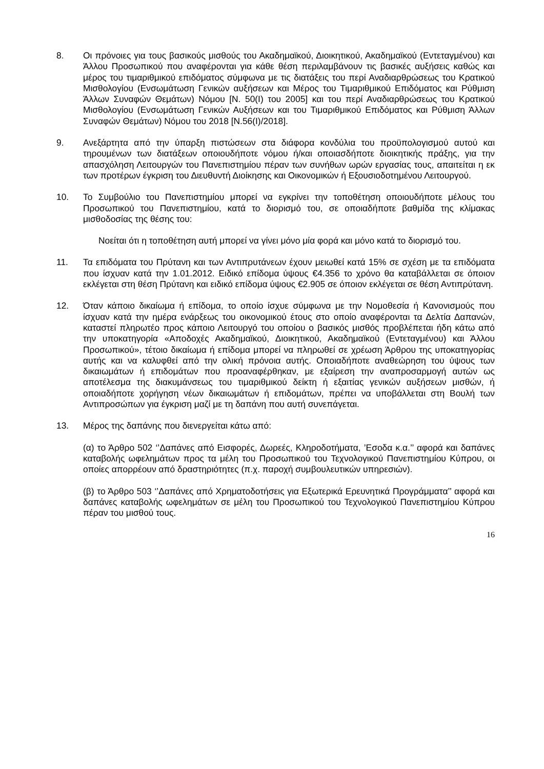8. Οι πρόνοιες για τους βασικούς μισθούς του Ακαδημαϊκού, Διοικητικού, Ακαδημαϊκού (Εντεταγμένου) και Άλλου Προσωπικού που αναφέρονται για κάθε θέση περιλαμβάνουν τις βασικές αυξήσεις καθώς και μέρος του τιμαριθμικού επιδόματος σύμφωνα με τις διατάξεις του περί Αναδιαρθρώσεως του Κρατικού Μισθολογίου (Ενσωμάτωση Γενικών αυξήσεων και Μέρος του Τιμαριθμικού Επιδόματος και Ρύθμιση Άλλων Συναφών Θεμάτων) Νόμου [Ν. 50(I) του 2005] και του περί Αναδιαρθρώσεως του Κρατικού Μισθολογίου (Ενσωμάτωση Γενικών Αυξήσεων και του Τιμαριθμικού Επιδόματος και Ρύθμιση Άλλων Συναφών Θεμάτων) Νόμου του 2018 [Ν.56(I)/2018].
9. Ανεξάρτητα από την ύπαρξη πιστώσεων στα διάφορα κονδύλια του προϋπολογισμού αυτού και τηρουμένων των διατάξεων οποιουδήποτε νόμου ή/και οποιασδήποτε διοικητικής πράξης, για την απασχόληση Λειτουργών του Πανεπιστημίου πέραν των συνήθων ωρών εργασίας τους, απαιτείται η εκ των προτέρων έγκριση του Διευθυντή Διοίκησης και Οικονομικών ή Εξουσιοδοτημένου Λειτουργού.
10. Το Συμβούλιο του Πανεπιστημίου μπορεί να εγκρίνει την τοποθέτηση οποιουδήποτε μέλους του Προσωπικού του Πανεπιστημίου, κατά το διορισμό του, σε οποιαδήποτε βαθμίδα της κλίμακας μισθοδοσίας της θέσης του:
Νοείται ότι η τοποθέτηση αυτή μπορεί να γίνει μόνο μία φορά και μόνο κατά το διορισμό του.
11. Τα επιδόματα του Πρύτανη και των Αντιπρυτάνεων έχουν μειωθεί κατά 15% σε σχέση με τα επιδόματα που ίσχυαν κατά την 1.01.2012. Ειδικό επίδομα ύψους €4.356 το χρόνο θα καταβάλλεται σε όποιον εκλέγεται στη θέση Πρύτανη και ειδικό επίδομα ύψους €2.905 σε όποιον εκλέγεται σε θέση Αντιπρύτανη.
12. Όταν κάποιο δικαίωμα ή επίδομα, το οποίο ίσχυε σύμφωνα με την Νομοθεσία ή Κανονισμούς που ίσχυαν κατά την ημέρα ενάρξεως του οικονομικού έτους στο οποίο αναφέρονται τα Δελτία Δαπανών, καταστεί πληρωτέο προς κάποιο Λειτουργό του οποίου ο βασικός μισθός προβλέπεται ήδη κάτω από την υποκατηγορία «Αποδοχές Ακαδημαϊκού, Διοικητικού, Ακαδημαϊκού (Εντεταγμένου) και Άλλου Προσωπικού», τέτοιο δικαίωμα ή επίδομα μπορεί να πληρωθεί σε χρέωση Άρθρου της υποκατηγορίας αυτής και να καλυφθεί από την ολική πρόνοια αυτής. Οποιαδήποτε αναθεώρηση του ύψους των δικαιωμάτων ή επιδομάτων που προαναφέρθηκαν, με εξαίρεση την αναπροσαρμογή αυτών ως αποτέλεσμα της διακυμάνσεως του τιμαριθμικού δείκτη ή εξαιτίας γενικών αυξήσεων μισθών, ή οποιαδήποτε χορήγηση νέων δικαιωμάτων ή επιδομάτων, πρέπει να υποβάλλεται στη Βουλή των Αντιπροσώπων για έγκριση μαζί με τη δαπάνη που αυτή συνεπάγεται.
13. Μέρος της δαπάνης που διενεργείται κάτω από:
(α) το Άρθρο 502 ‘’Δαπάνες από Εισφορές, Δωρεές, Κληροδοτήματα, ’Εσοδα κ.α.’’ αφορά και δαπάνες καταβολής ωφελημάτων προς τα μέλη του Προσωπικού του Τεχνολογικού Πανεπιστημίου Κύπρου, οι οποίες απορρέουν από δραστηριότητες (π.χ. παροχή συμβουλευτικών υπηρεσιών).
(β) το Άρθρο 503 ‘’Δαπάνες από Χρηματοδοτήσεις για Εξωτερικά Ερευνητικά Προγράμματα’’ αφορά και δαπάνες καταβολής ωφελημάτων σε μέλη του Προσωπικού του Τεχνολογικού Πανεπιστημίου Κύπρου πέραν του μισθού τους.
16